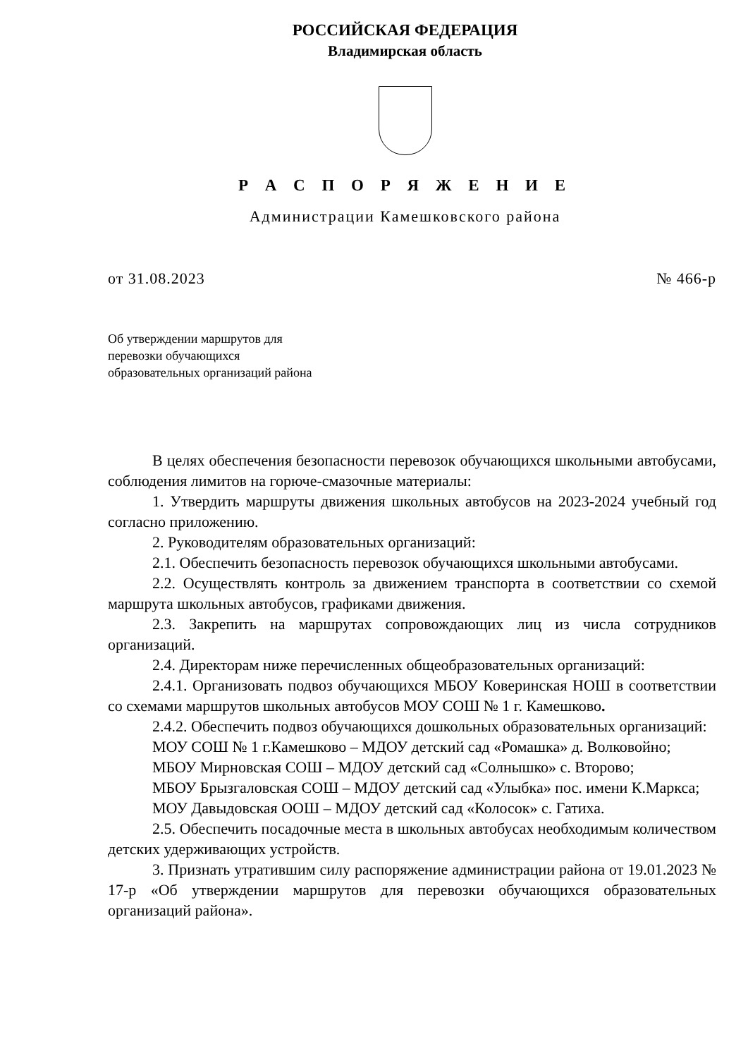РОССИЙСКАЯ ФЕДЕРАЦИЯ
Владимирская область
Р А С П О Р Я Ж Е Н И Е
Администрации Камешковского района
от 31.08.2023 № 466-р
Об утверждении маршрутов для
перевозки обучающихся
образовательных организаций района
В целях обеспечения безопасности перевозок обучающихся школьными автобусами, соблюдения лимитов на горюче-смазочные материалы:
1. Утвердить маршруты движения школьных автобусов на 2023-2024 учебный год согласно приложению.
2. Руководителям образовательных организаций:
2.1. Обеспечить безопасность перевозок обучающихся школьными автобусами.
2.2. Осуществлять контроль за движением транспорта в соответствии со схемой маршрута школьных автобусов, графиками движения.
2.3. Закрепить на маршрутах сопровождающих лиц из числа сотрудников организаций.
2.4. Директорам ниже перечисленных общеобразовательных организаций:
2.4.1. Организовать подвоз обучающихся МБОУ Коверинская НОШ в соответствии со схемами маршрутов школьных автобусов МОУ СОШ № 1 г. Камешково.
2.4.2. Обеспечить подвоз обучающихся дошкольных образовательных организаций:
МОУ СОШ № 1 г.Камешково – МДОУ детский сад «Ромашка» д. Волковойно;
МБОУ Мирновская СОШ – МДОУ детский сад «Солнышко» с. Второво;
МБОУ Брызгаловская СОШ – МДОУ детский сад «Улыбка» пос. имени К.Маркса;
МОУ Давыдовская ООШ – МДОУ детский сад «Колосок» с. Гатиха.
2.5. Обеспечить посадочные места в школьных автобусах необходимым количеством детских удерживающих устройств.
3. Признать утратившим силу распоряжение администрации района от 19.01.2023 № 17-р «Об утверждении маршрутов для перевозки обучающихся образовательных организаций района».